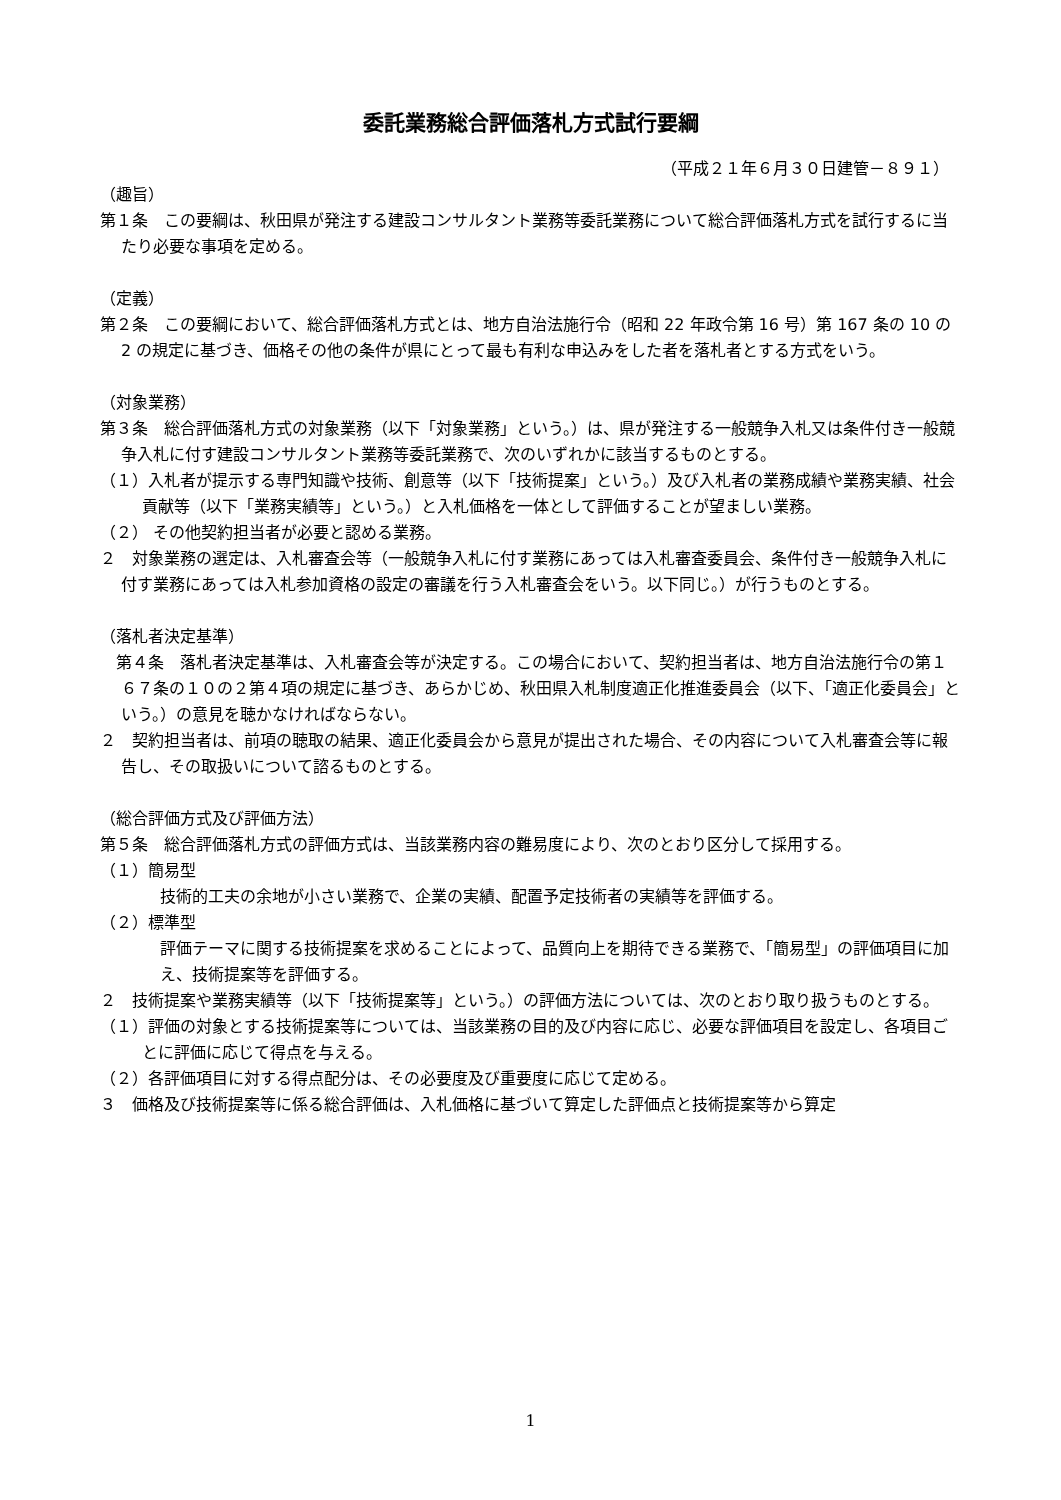委託業務総合評価落札方式試行要綱
（平成２１年６月３０日建管－８９１）
（趣旨）
第１条　この要綱は、秋田県が発注する建設コンサルタント業務等委託業務について総合評価落札方式を試行するに当たり必要な事項を定める。
（定義）
第２条　この要綱において、総合評価落札方式とは、地方自治法施行令（昭和 22 年政令第 16 号）第 167 条の 10 の 2 の規定に基づき、価格その他の条件が県にとって最も有利な申込みをした者を落札者とする方式をいう。
（対象業務）
第３条　総合評価落札方式の対象業務（以下「対象業務」という。）は、県が発注する一般競争入札又は条件付き一般競争入札に付す建設コンサルタント業務等委託業務で、次のいずれかに該当するものとする。
（１）入札者が提示する専門知識や技術、創意等（以下「技術提案」という。）及び入札者の業務成績や業務実績、社会貢献等（以下「業務実績等」という。）と入札価格を一体として評価することが望ましい業務。
（２） その他契約担当者が必要と認める業務。
２　対象業務の選定は、入札審査会等（一般競争入札に付す業務にあっては入札審査委員会、条件付き一般競争入札に付す業務にあっては入札参加資格の設定の審議を行う入札審査会をいう。以下同じ。）が行うものとする。
（落札者決定基準）
　第４条　落札者決定基準は、入札審査会等が決定する。この場合において、契約担当者は、地方自治法施行令の第１６７条の１０の２第４項の規定に基づき、あらかじめ、秋田県入札制度適正化推進委員会（以下、「適正化委員会」という。）の意見を聴かなければならない。
２　契約担当者は、前項の聴取の結果、適正化委員会から意見が提出された場合、その内容について入札審査会等に報告し、その取扱いについて諮るものとする。
（総合評価方式及び評価方法）
第５条　総合評価落札方式の評価方式は、当該業務内容の難易度により、次のとおり区分して採用する。
（１）簡易型
技術的工夫の余地が小さい業務で、企業の実績、配置予定技術者の実績等を評価する。
（２）標準型
評価テーマに関する技術提案を求めることによって、品質向上を期待できる業務で、「簡易型」の評価項目に加え、技術提案等を評価する。
２　技術提案や業務実績等（以下「技術提案等」という。）の評価方法については、次のとおり取り扱うものとする。
（１）評価の対象とする技術提案等については、当該業務の目的及び内容に応じ、必要な評価項目を設定し、各項目ごとに評価に応じて得点を与える。
（２）各評価項目に対する得点配分は、その必要度及び重要度に応じて定める。
３　価格及び技術提案等に係る総合評価は、入札価格に基づいて算定した評価点と技術提案等から算定
1